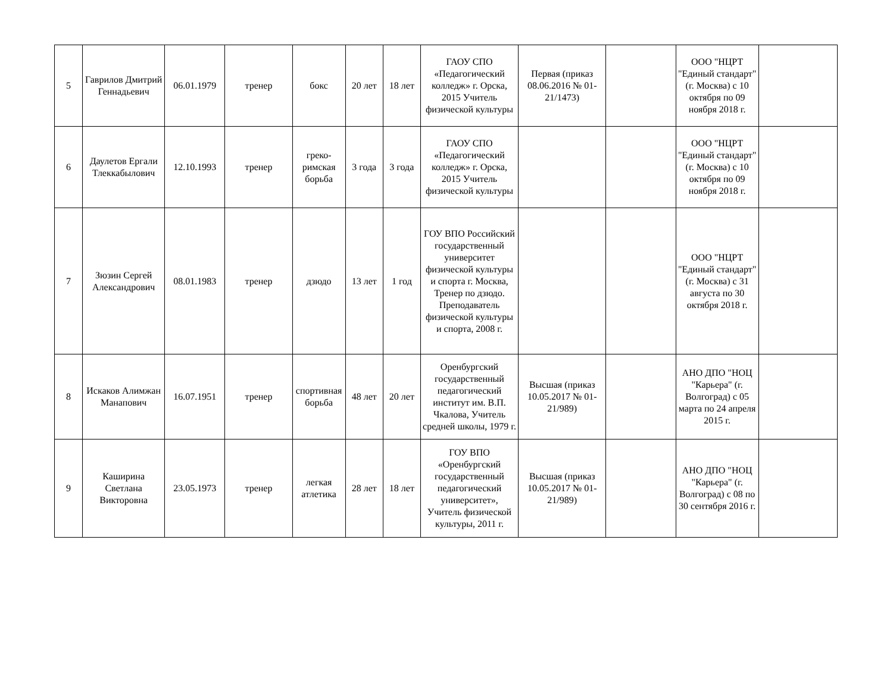| 5 | Гаврилов Дмитрий Геннадьевич | 06.01.1979 | тренер | бокс | 20 лет | 18 лет | ГАОУ СПО «Педагогический колледж» г. Орска, 2015 Учитель физической культуры | Первая (приказ 08.06.2016 № 01-21/1473) | | ООО "НЦРТ "Единый стандарт" (г. Москва) с 10 октября по 09 ноября 2018 г. | |
| 6 | Даулетов Ергали Тлеккабылович | 12.10.1993 | тренер | греко-римская борьба | 3 года | 3 года | ГАОУ СПО «Педагогический колледж» г. Орска, 2015 Учитель физической культуры | | | ООО "НЦРТ "Единый стандарт" (г. Москва) с 10 октября по 09 ноября 2018 г. | |
| 7 | Зюзин Сергей Александрович | 08.01.1983 | тренер | дзюдо | 13 лет | 1 год | ГОУ ВПО Российский государственный университет физической культуры и спорта г. Москва, Тренер по дзюдо. Преподаватель физической культуры и спорта, 2008 г. | | | ООО "НЦРТ "Единый стандарт" (г. Москва) с 31 августа по 30 октября 2018 г. | |
| 8 | Искаков Алимжан Манапович | 16.07.1951 | тренер | спортивная борьба | 48 лет | 20 лет | Оренбургский государственный педагогический институт им. В.П. Чкалова, Учитель средней школы, 1979 г. | Высшая (приказ 10.05.2017 № 01-21/989) | | АНО ДПО "НОЦ "Карьера" (г. Волгоград) с 05 марта по 24 апреля 2015 г. | |
| 9 | Каширина Светлана Викторовна | 23.05.1973 | тренер | легкая атлетика | 28 лет | 18 лет | ГОУ ВПО «Оренбургский государственный педагогический университет», Учитель физической культуры, 2011 г. | Высшая (приказ 10.05.2017 № 01-21/989) | | АНО ДПО "НОЦ "Карьера" (г. Волгоград) с 08 по 30 сентября 2016 г. | |